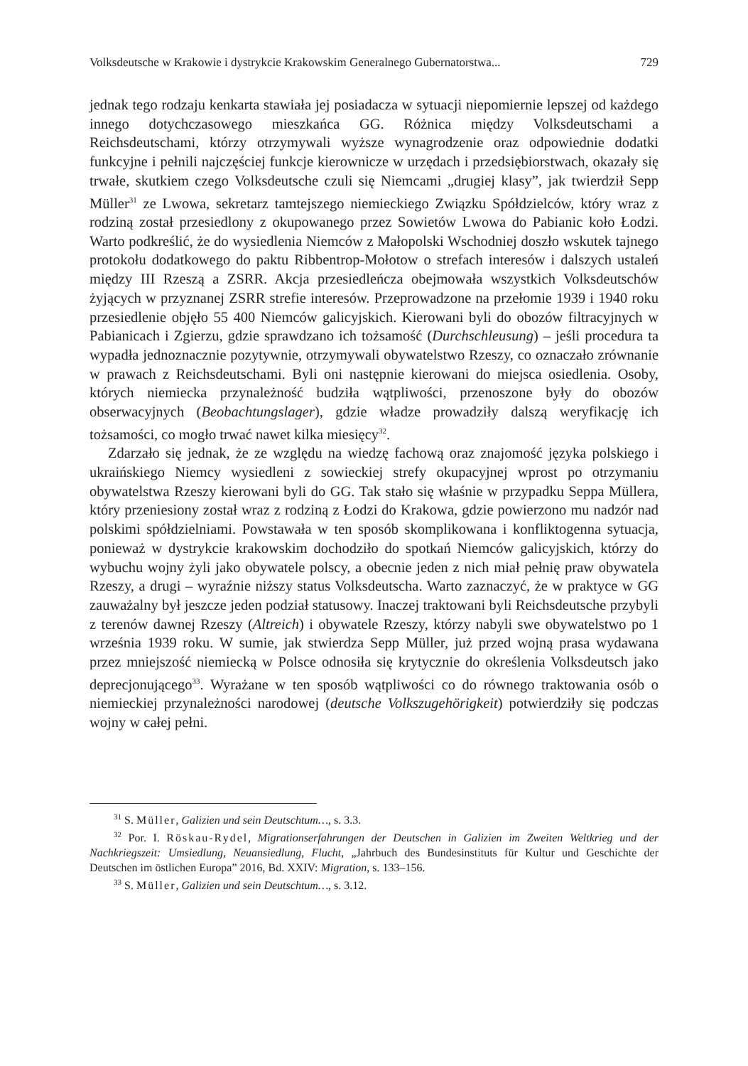Volksdeutsche w Krakowie i dystrykcie Krakowskim Generalnego Gubernatorstwa... 729
jednak tego rodzaju kenkarta stawiała jej posiadacza w sytuacji niepomiernie lepszej od każdego innego dotychczasowego mieszkańca GG. Różnica między Volksdeutschami a Reichsdeutschami, którzy otrzymywali wyższe wynagrodzenie oraz odpowiednie dodatki funkcyjne i pełnili najczęściej funkcje kierownicze w urzędach i przedsiębiorstwach, okazały się trwałe, skutkiem czego Volksdeutsche czuli się Niemcami „drugiej klasy”, jak twierdził Sepp Müller<sup>31</sup> ze Lwowa, sekretarz tamtejszego niemieckiego Związku Spółdzielców, który wraz z rodziną został przesiedlony z okupowanego przez Sowietów Lwowa do Pabianic koło Łodzi. Warto podkreślić, że do wysiedlenia Niemców z Małopolski Wschodniej doszło wskutek tajnego protokołu dodatkowego do paktu Ribbentrop-Mołotow o strefach interesów i dalszych ustaleń między III Rzeszą a ZSRR. Akcja przesiedleńcza obejmowała wszystkich Volksdeutschów żyjących w przyznanej ZSRR strefie interesów. Przeprowadzone na przełomie 1939 i 1940 roku przesiedlenie objęło 55 400 Niemców galicyjskich. Kierowani byli do obozów filtracyjnych w Pabianicach i Zgierzu, gdzie sprawdzano ich tożsamość (Durchschleusung) – jeśli procedura ta wypadła jednoznacznie pozytywnie, otrzymywali obywatelstwo Rzeszy, co oznaczało zrównanie w prawach z Reichsdeutschami. Byli oni następnie kierowani do miejsca osiedlenia. Osoby, których niemiecka przynależność budziła wątpliwości, przenoszone były do obozów obserwacyjnych (Beobachtungslager), gdzie władze prowadziły dalszą weryfikację ich tożsamości, co mogło trwać nawet kilka miesięcy<sup>32</sup>.
Zdarzało się jednak, że ze względu na wiedzę fachową oraz znajomość języka polskiego i ukraińskiego Niemcy wysiedleni z sowieckiej strefy okupacyjnej wprost po otrzymaniu obywatelstwa Rzeszy kierowani byli do GG. Tak stało się właśnie w przypadku Seppa Müllera, który przeniesiony został wraz z rodziną z Łodzi do Krakowa, gdzie powierzono mu nadzór nad polskimi spółdzielniami. Powstawała w ten sposób skomplikowana i konfliktogenna sytuacja, ponieważ w dystrykcie krakowskim dochodziło do spotkań Niemców galicyjskich, którzy do wybuchu wojny żyli jako obywatele polscy, a obecnie jeden z nich miał pełnię praw obywatela Rzeszy, a drugi – wyraźnie niższy status Volksdeutscha. Warto zaznaczyć, że w praktyce w GG zauważalny był jeszcze jeden podział statusowy. Inaczej traktowani byli Reichsdeutsche przybyli z terenów dawnej Rzeszy (Altreich) i obywatele Rzeszy, którzy nabyli swe obywatelstwo po 1 września 1939 roku. W sumie, jak stwierdza Sepp Müller, już przed wojną prasa wydawana przez mniejszość niemiecką w Polsce odnosiła się krytycznie do określenia Volksdeutsch jako deprecjonującego<sup>33</sup>. Wyrażane w ten sposób wątpliwości co do równego traktowania osób o niemieckiej przynależności narodowej (deutsche Volkszugehörigkeit) potwierdziły się podczas wojny w całej pełni.
<sup>31</sup> S. Müller, Galizien und sein Deutschtum…, s. 3.3.
<sup>32</sup> Por. I. Röskau-Rydel, Migrationserfahrungen der Deutschen in Galizien im Zweiten Weltkrieg und der Nachkriegszeit: Umsiedlung, Neuansiedlung, Flucht, „Jahrbuch des Bundesinstituts für Kultur und Geschichte der Deutschen im östlichen Europa” 2016, Bd. XXIV: Migration, s. 133–156.
<sup>33</sup> S. Müller, Galizien und sein Deutschtum…, s. 3.12.